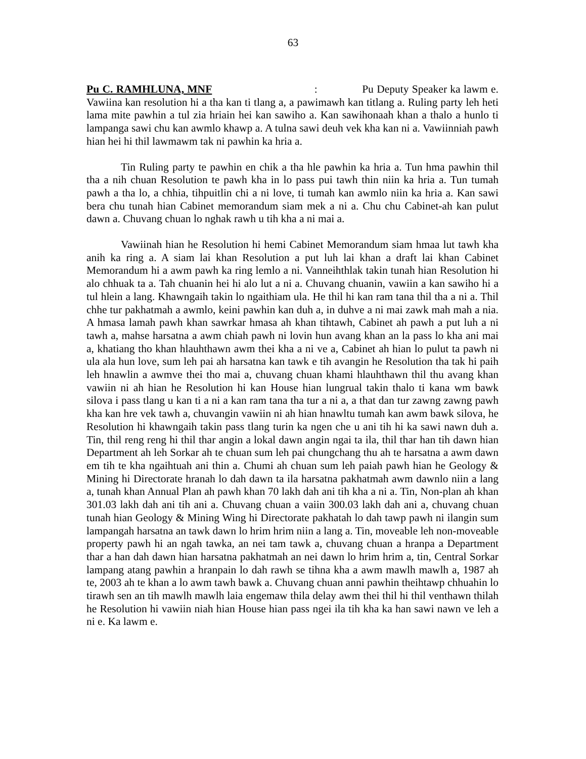63
Pu C. RAMHLUNA, MNF : Pu Deputy Speaker ka lawm e. Vawiina kan resolution hi a tha kan ti tlang a, a pawimawh kan titlang a. Ruling party leh heti lama mite pawhin a tul zia hriain hei kan sawiho a. Kan sawihonaah khan a thalo a hunlo ti lampanga sawi chu kan awmlo khawp a. A tulna sawi deuh vek kha kan ni a. Vawiinniah pawh hian hei hi thil lawmawm tak ni pawhin ka hria a.
Tin Ruling party te pawhin en chik a tha hle pawhin ka hria a. Tun hma pawhin thil tha a nih chuan Resolution te pawh kha in lo pass pui tawh thin niin ka hria a. Tun tumah pawh a tha lo, a chhia, tihpuitlin chi a ni love, ti tumah kan awmlo niin ka hria a. Kan sawi bera chu tunah hian Cabinet memorandum siam mek a ni a. Chu chu Cabinet-ah kan pulut dawn a. Chuvang chuan lo nghak rawh u tih kha a ni mai a.
Vawiinah hian he Resolution hi hemi Cabinet Memorandum siam hmaa lut tawh kha anih ka ring a. A siam lai khan Resolution a put luh lai khan a draft lai khan Cabinet Memorandum hi a awm pawh ka ring lemlo a ni. Vanneihthlak takin tunah hian Resolution hi alo chhuak ta a. Tah chuanin hei hi alo lut a ni a. Chuvang chuanin, vawiin a kan sawiho hi a tul hlein a lang. Khawngaih takin lo ngaithiam ula. He thil hi kan ram tana thil tha a ni a. Thil chhe tur pakhatmah a awmlo, keini pawhin kan duh a, in duhve a ni mai zawk mah mah a nia. A hmasa lamah pawh khan sawrkar hmasa ah khan tihtawh, Cabinet ah pawh a put luh a ni tawh a, mahse harsatna a awm chiah pawh ni lovin hun avang khan an la pass lo kha ani mai a, khatiang tho khan hlauhthawn awm thei kha a ni ve a, Cabinet ah hian lo pulut ta pawh ni ula ala hun love, sum leh pai ah harsatna kan tawk e tih avangin he Resolution tha tak hi paih leh hnawlin a awmve thei tho mai a, chuvang chuan khami hlauhthawn thil thu avang khan vawiin ni ah hian he Resolution hi kan House hian lungrual takin thalo ti kana wm bawk silova i pass tlang u kan ti a ni a kan ram tana tha tur a ni a, a that dan tur zawng zawng pawh kha kan hre vek tawh a, chuvangin vawiin ni ah hian hnawltu tumah kan awm bawk silova, he Resolution hi khawngaih takin pass tlang turin ka ngen che u ani tih hi ka sawi nawn duh a. Tin, thil reng reng hi thil thar angin a lokal dawn angin ngai ta ila, thil thar han tih dawn hian Department ah leh Sorkar ah te chuan sum leh pai chungchang thu ah te harsatna a awm dawn em tih te kha ngaihtuah ani thin a. Chumi ah chuan sum leh paiah pawh hian he Geology & Mining hi Directorate hranah lo dah dawn ta ila harsatna pakhatmah awm dawnlo niin a lang a, tunah khan Annual Plan ah pawh khan 70 lakh dah ani tih kha a ni a. Tin, Non-plan ah khan 301.03 lakh dah ani tih ani a. Chuvang chuan a vaiin 300.03 lakh dah ani a, chuvang chuan tunah hian Geology & Mining Wing hi Directorate pakhatah lo dah tawp pawh ni ilangin sum lampangah harsatna an tawk dawn lo hrim hrim niin a lang a. Tin, moveable leh non-moveable property pawh hi an ngah tawka, an nei tam tawk a, chuvang chuan a hranpa a Department thar a han dah dawn hian harsatna pakhatmah an nei dawn lo hrim hrim a, tin, Central Sorkar lampang atang pawhin a hranpain lo dah rawh se tihna kha a awm mawlh mawlh a, 1987 ah te, 2003 ah te khan a lo awm tawh bawk a. Chuvang chuan anni pawhin theihtawp chhuahin lo tirawh sen an tih mawlh mawlh laia engemaw thila delay awm thei thil hi thil venthawn thilah he Resolution hi vawiin niah hian House hian pass ngei ila tih kha ka han sawi nawn ve leh a ni e. Ka lawm e.